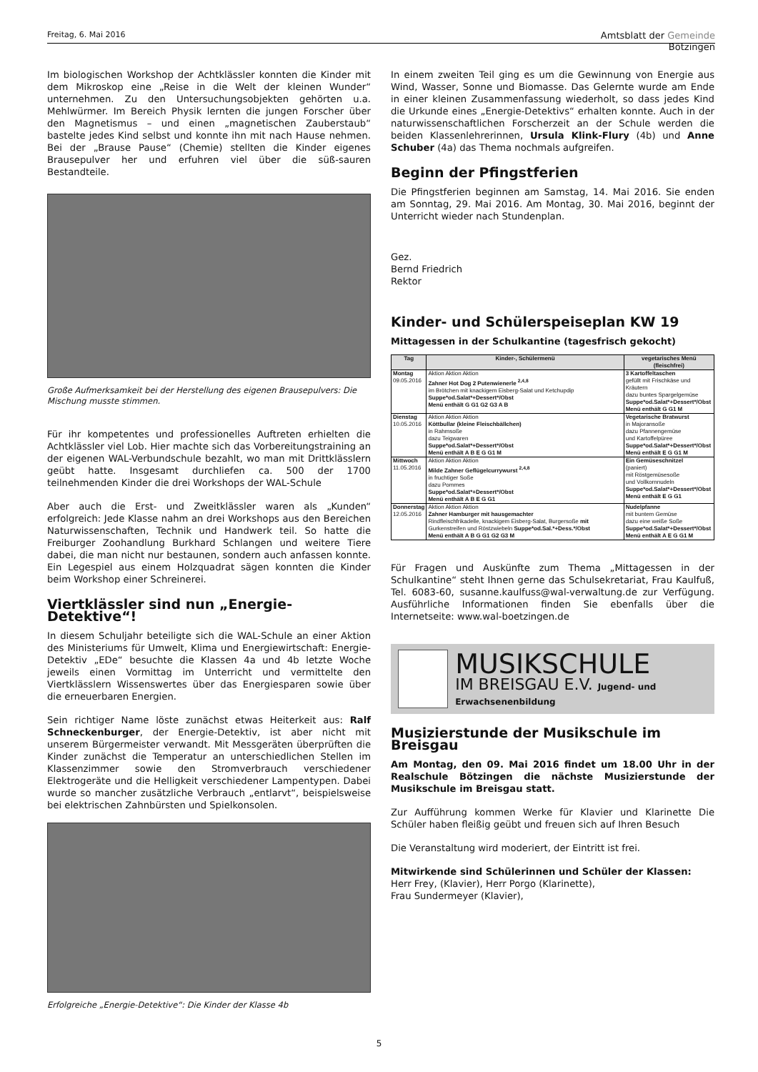Freitag, 6. Mai 2016
Amtsblatt der Gemeinde
Bötzingen
Im biologischen Workshop der Achtklässler konnten die Kinder mit dem Mikroskop eine „Reise in die Welt der kleinen Wunder“ unternehmen. Zu den Untersuchungsobjekten gehörten u.a. Mehlwürmer. Im Bereich Physik lernten die jungen Forscher über den Magnetismus – und einen „magnetischen Zauberstaub“ bastelte jedes Kind selbst und konnte ihn mit nach Hause nehmen. Bei der „Brause Pause“ (Chemie) stellten die Kinder eigenes Brausepulver her und erfuhren viel über die süß-sauren Bestandteile.
Große Aufmerksamkeit bei der Herstellung des eigenen Brausepulvers: Die Mischung musste stimmen.
Für ihr kompetentes und professionelles Auftreten erhielten die Achtklässler viel Lob. Hier machte sich das Vorbereitungstraining an der eigenen WAL-Verbundschule bezahlt, wo man mit Drittklässlern geübt hatte. Insgesamt durchliefen ca. 500 der 1700 teilnehmenden Kinder die drei Workshops der WAL-Schule
Aber auch die Erst- und Zweitklässler waren als „Kunden“ erfolgreich: Jede Klasse nahm an drei Workshops aus den Bereichen Naturwissenschaften, Technik und Handwerk teil. So hatte die Freiburger Zoohandlung Burkhard Schlangen und weitere Tiere dabei, die man nicht nur bestaunen, sondern auch anfassen konnte. Ein Legespiel aus einem Holzquadrat sägen konnten die Kinder beim Workshop einer Schreinerei.
Viertklässler sind nun „Energie-Detektive“!
In diesem Schuljahr beteiligte sich die WAL-Schule an einer Aktion des Ministeriums für Umwelt, Klima und Energiewirtschaft: Energie-Detektiv „EDe“ besuchte die Klassen 4a und 4b letzte Woche jeweils einen Vormittag im Unterricht und vermittelte den Viertklässlern Wissenswertes über das Energiesparen sowie über die erneuerbaren Energien.
Sein richtiger Name löste zunächst etwas Heiterkeit aus: Ralf Schneckenburger, der Energie-Detektiv, ist aber nicht mit unserem Bürgermeister verwandt. Mit Messgeräten überprüften die Kinder zunächst die Temperatur an unterschiedlichen Stellen im Klassenzimmer sowie den Stromverbrauch verschiedener Elektrogeräte und die Helligkeit verschiedener Lampentypen. Dabei wurde so mancher zusätzliche Verbrauch „entlarvt“, beispielsweise bei elektrischen Zahnbürsten und Spielkonsolen.
Erfolgreiche „Energie-Detektive“: Die Kinder der Klasse 4b
In einem zweiten Teil ging es um die Gewinnung von Energie aus Wind, Wasser, Sonne und Biomasse. Das Gelernte wurde am Ende in einer kleinen Zusammenfassung wiederholt, so dass jedes Kind die Urkunde eines „Energie-Detektivs“ erhalten konnte. Auch in der naturwissenschaftlichen Forscherzeit an der Schule werden die beiden Klassenlehrerinnen, Ursula Klink-Flury (4b) und Anne Schuber (4a) das Thema nochmals aufgreifen.
Beginn der Pfingstferien
Die Pfingstferien beginnen am Samstag, 14. Mai 2016. Sie enden am Sonntag, 29. Mai 2016. Am Montag, 30. Mai 2016, beginnt der Unterricht wieder nach Stundenplan.
Gez.
Bernd Friedrich
Rektor
Kinder- und Schülerspeiseplan KW 19
Mittagessen in der Schulkantine (tagesfrisch gekocht)
| Tag | Kinder-, Schülermenü | vegetarisches Menü (fleischfrei) |
| --- | --- | --- |
| Montag 09.05.2016 | Aktion Aktion Aktion Zahner Hot Dog 2 Putenwienerle <sup>2,4,8</sup> im Brötchen mit knackigem Eisberg-Salat und Ketchupdip Suppe*od.Salat*+Dessert*/Obst Menü enthält G G1 G2 G3 A B | 3 Kartoffeltaschen gefüllt mit Frischkäse und Kräutern dazu buntes Spargelgemüse Suppe*od.Salat*+Dessert*/Obst Menü enthält G G1 M |
| Dienstag 10.05.2016 | Aktion Aktion Aktion Köttbullar (kleine Fleischbällchen) in Rahmsoße dazu Teigwaren Suppe*od.Salat*+Dessert*/Obst Menü enthält A B E G G1 M | Vegetarische Bratwurst in Majoransoße dazu Pfannengemüse und Kartoffelpüree Suppe*od.Salat*+Dessert*/Obst Menü enthält E G G1 M |
| Mittwoch 11.05.2016 | Aktion Aktion Aktion Milde Zahner Geflügelcurrywurst <sup>2,4,8</sup> in fruchtiger Soße dazu Pommes Suppe*od.Salat*+Dessert*/Obst Menü enthält A B E G G1 | Ein Gemüseschnitzel (paniert) mit Röstgemüsesoße und Vollkornnudeln Suppe*od.Salat*+Dessert*/Obst Menü enthält E G G1 |
| Donnerstag 12.05.2016 | Aktion Aktion Aktion Zahner Hamburger mit hausgemachter Rindfleischfrikadelle, knackigem Eisberg-Salat, Burgersoße mit Gurkenstreifen und Röstzwiebeln Suppe*od.Sal.*+Dess.*/Obst Menü enthält A B G G1 G2 G3 M | Nudelpfanne mit buntem Gemüse dazu eine weiße Soße Suppe*od.Salat*+Dessert*/Obst Menü enthält A E G G1 M |
Für Fragen und Auskünfte zum Thema „Mittagessen in der Schulkantine“ steht Ihnen gerne das Schulsekretariat, Frau Kaulfuß, Tel. 6083-60, susanne.kaulfuss@wal-verwaltung.de zur Verfügung. Ausführliche Informationen finden Sie ebenfalls über die Internetseite: www.wal-boetzingen.de
MUSIKSCHULE
IM BREISGAU E.V. Jugend- und Erwachsenenbildung
Musizierstunde der Musikschule im Breisgau
Am Montag, den 09. Mai 2016 findet um 18.00 Uhr in der Realschule Bötzingen die nächste Musizierstunde der Musikschule im Breisgau statt.
Zur Aufführung kommen Werke für Klavier und Klarinette Die Schüler haben fleißig geübt und freuen sich auf Ihren Besuch
Die Veranstaltung wird moderiert, der Eintritt ist frei.
Mitwirkende sind Schülerinnen und Schüler der Klassen:
Herr Frey, (Klavier), Herr Porgo (Klarinette),
Frau Sundermeyer (Klavier),
5